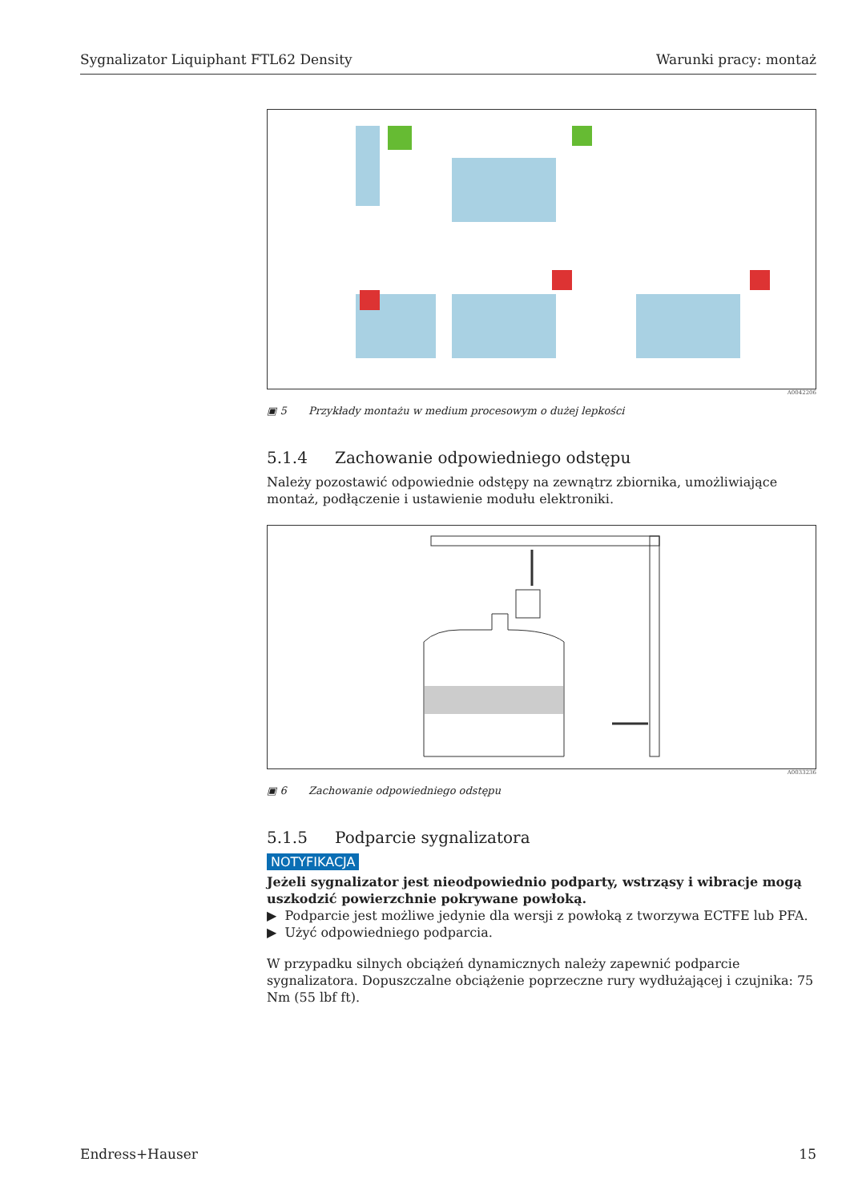Sygnalizator Liquiphant FTL62 Density Warunki pracy: montaż
A0042206
▣ 5 Przykłady montażu w medium procesowym o dużej lepkości
5.1.4 Zachowanie odpowiedniego odstępu
Należy pozostawić odpowiednie odstępy na zewnątrz zbiornika, umożliwiające montaż, podłączenie i ustawienie modułu elektroniki.
A0033236
▣ 6 Zachowanie odpowiedniego odstępu
5.1.5 Podparcie sygnalizatora
NOTYFIKACJA
Jeżeli sygnalizator jest nieodpowiednio podparty, wstrząsy i wibracje mogą uszkodzić powierzchnie pokrywane powłoką.
▶ Podparcie jest możliwe jedynie dla wersji z powłoką z tworzywa ECTFE lub PFA.
▶ Użyć odpowiedniego podparcia.
W przypadku silnych obciążeń dynamicznych należy zapewnić podparcie sygnalizatora. Dopuszczalne obciążenie poprzeczne rury wydłużającej i czujnika: 75 Nm (55 lbf ft).
Endress+Hauser 15